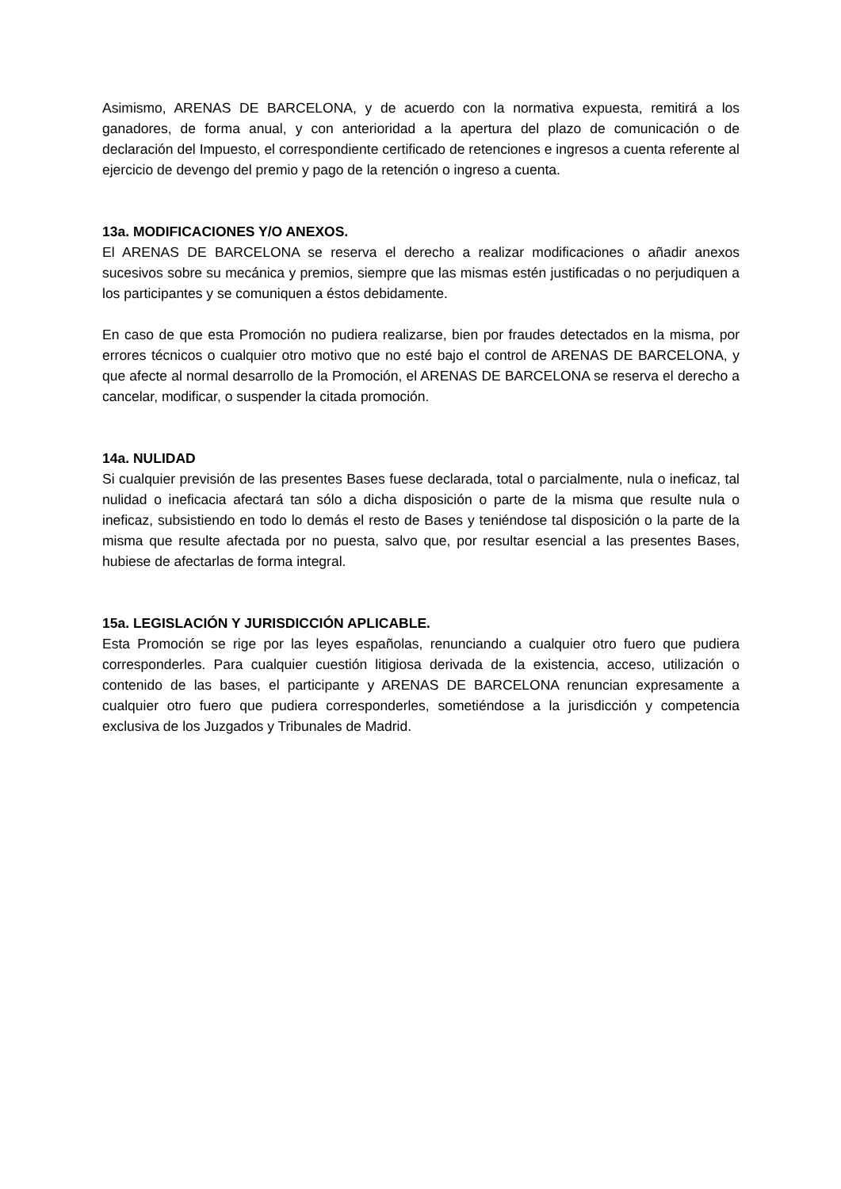Asimismo, ARENAS DE BARCELONA, y de acuerdo con la normativa expuesta, remitirá a los ganadores, de forma anual, y con anterioridad a la apertura del plazo de comunicación o de declaración del Impuesto, el correspondiente certificado de retenciones e ingresos a cuenta referente al ejercicio de devengo del premio y pago de la retención o ingreso a cuenta.
13a. MODIFICACIONES Y/O ANEXOS.
El ARENAS DE BARCELONA se reserva el derecho a realizar modificaciones o añadir anexos sucesivos sobre su mecánica y premios, siempre que las mismas estén justificadas o no perjudiquen a los participantes y se comuniquen a éstos debidamente.
En caso de que esta Promoción no pudiera realizarse, bien por fraudes detectados en la misma, por errores técnicos o cualquier otro motivo que no esté bajo el control de ARENAS DE BARCELONA, y que afecte al normal desarrollo de la Promoción, el ARENAS DE BARCELONA se reserva el derecho a cancelar, modificar, o suspender la citada promoción.
14a. NULIDAD
Si cualquier previsión de las presentes Bases fuese declarada, total o parcialmente, nula o ineficaz, tal nulidad o ineficacia afectará tan sólo a dicha disposición o parte de la misma que resulte nula o ineficaz, subsistiendo en todo lo demás el resto de Bases y teniéndose tal disposición o la parte de la misma que resulte afectada por no puesta, salvo que, por resultar esencial a las presentes Bases, hubiese de afectarlas de forma integral.
15a. LEGISLACIÓN Y JURISDICCIÓN APLICABLE.
Esta Promoción se rige por las leyes españolas, renunciando a cualquier otro fuero que pudiera corresponderles. Para cualquier cuestión litigiosa derivada de la existencia, acceso, utilización o contenido de las bases, el participante y ARENAS DE BARCELONA renuncian expresamente a cualquier otro fuero que pudiera corresponderles, sometiéndose a la jurisdicción y competencia exclusiva de los Juzgados y Tribunales de Madrid.